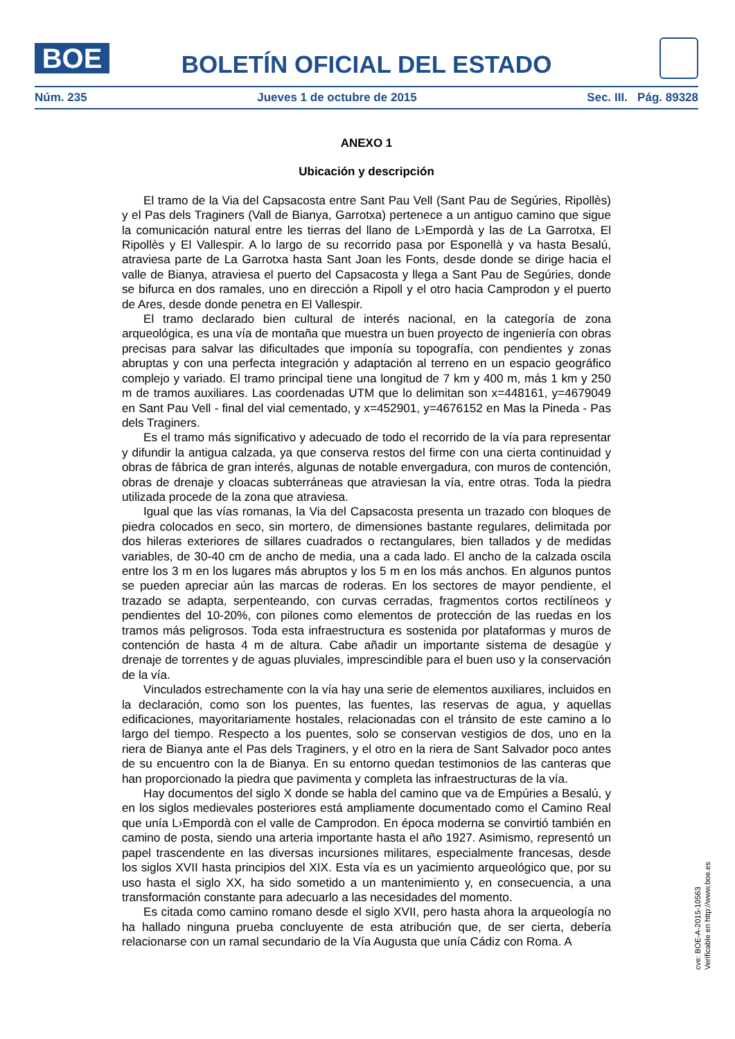BOE
BOLETÍN OFICIAL DEL ESTADO
Núm. 235 Jueves 1 de octubre de 2015 Sec. III. Pág. 89328
ANEXO 1
Ubicación y descripción
El tramo de la Via del Capsacosta entre Sant Pau Vell (Sant Pau de Segúries, Ripollès) y el Pas dels Traginers (Vall de Bianya, Garrotxa) pertenece a un antiguo camino que sigue la comunicación natural entre les tierras del llano de L›Empordà y las de La Garrotxa, El Ripollès y El Vallespir. A lo largo de su recorrido pasa por Esponellà y va hasta Besalú, atraviesa parte de La Garrotxa hasta Sant Joan les Fonts, desde donde se dirige hacia el valle de Bianya, atraviesa el puerto del Capsacosta y llega a Sant Pau de Segúries, donde se bifurca en dos ramales, uno en dirección a Ripoll y el otro hacia Camprodon y el puerto de Ares, desde donde penetra en El Vallespir.
El tramo declarado bien cultural de interés nacional, en la categoría de zona arqueológica, es una vía de montaña que muestra un buen proyecto de ingeniería con obras precisas para salvar las dificultades que imponía su topografía, con pendientes y zonas abruptas y con una perfecta integración y adaptación al terreno en un espacio geográfico complejo y variado. El tramo principal tiene una longitud de 7 km y 400 m, más 1 km y 250 m de tramos auxiliares. Las coordenadas UTM que lo delimitan son x=448161, y=4679049 en Sant Pau Vell - final del vial cementado, y x=452901, y=4676152 en Mas la Pineda - Pas dels Traginers.
Es el tramo más significativo y adecuado de todo el recorrido de la vía para representar y difundir la antigua calzada, ya que conserva restos del firme con una cierta continuidad y obras de fábrica de gran interés, algunas de notable envergadura, con muros de contención, obras de drenaje y cloacas subterráneas que atraviesan la vía, entre otras. Toda la piedra utilizada procede de la zona que atraviesa.
Igual que las vías romanas, la Via del Capsacosta presenta un trazado con bloques de piedra colocados en seco, sin mortero, de dimensiones bastante regulares, delimitada por dos hileras exteriores de sillares cuadrados o rectangulares, bien tallados y de medidas variables, de 30-40 cm de ancho de media, una a cada lado. El ancho de la calzada oscila entre los 3 m en los lugares más abruptos y los 5 m en los más anchos. En algunos puntos se pueden apreciar aún las marcas de roderas. En los sectores de mayor pendiente, el trazado se adapta, serpenteando, con curvas cerradas, fragmentos cortos rectilíneos y pendientes del 10-20%, con pilones como elementos de protección de las ruedas en los tramos más peligrosos. Toda esta infraestructura es sostenida por plataformas y muros de contención de hasta 4 m de altura. Cabe añadir un importante sistema de desagüe y drenaje de torrentes y de aguas pluviales, imprescindible para el buen uso y la conservación de la vía.
Vinculados estrechamente con la vía hay una serie de elementos auxiliares, incluidos en la declaración, como son los puentes, las fuentes, las reservas de agua, y aquellas edificaciones, mayoritariamente hostales, relacionadas con el tránsito de este camino a lo largo del tiempo. Respecto a los puentes, solo se conservan vestigios de dos, uno en la riera de Bianya ante el Pas dels Traginers, y el otro en la riera de Sant Salvador poco antes de su encuentro con la de Bianya. En su entorno quedan testimonios de las canteras que han proporcionado la piedra que pavimenta y completa las infraestructuras de la vía.
Hay documentos del siglo X donde se habla del camino que va de Empúries a Besalú, y en los siglos medievales posteriores está ampliamente documentado como el Camino Real que unía L›Empordà con el valle de Camprodon. En época moderna se convirtió también en camino de posta, siendo una arteria importante hasta el año 1927. Asimismo, representó un papel trascendente en las diversas incursiones militares, especialmente francesas, desde los siglos XVII hasta principios del XIX. Esta vía es un yacimiento arqueológico que, por su uso hasta el siglo XX, ha sido sometido a un mantenimiento y, en consecuencia, a una transformación constante para adecuarlo a las necesidades del momento.
Es citada como camino romano desde el siglo XVII, pero hasta ahora la arqueología no ha hallado ninguna prueba concluyente de esta atribución que, de ser cierta, debería relacionarse con un ramal secundario de la Vía Augusta que unía Cádiz con Roma. A
cve: BOE-A-2015-10563
Verificable en http://www.boe.es